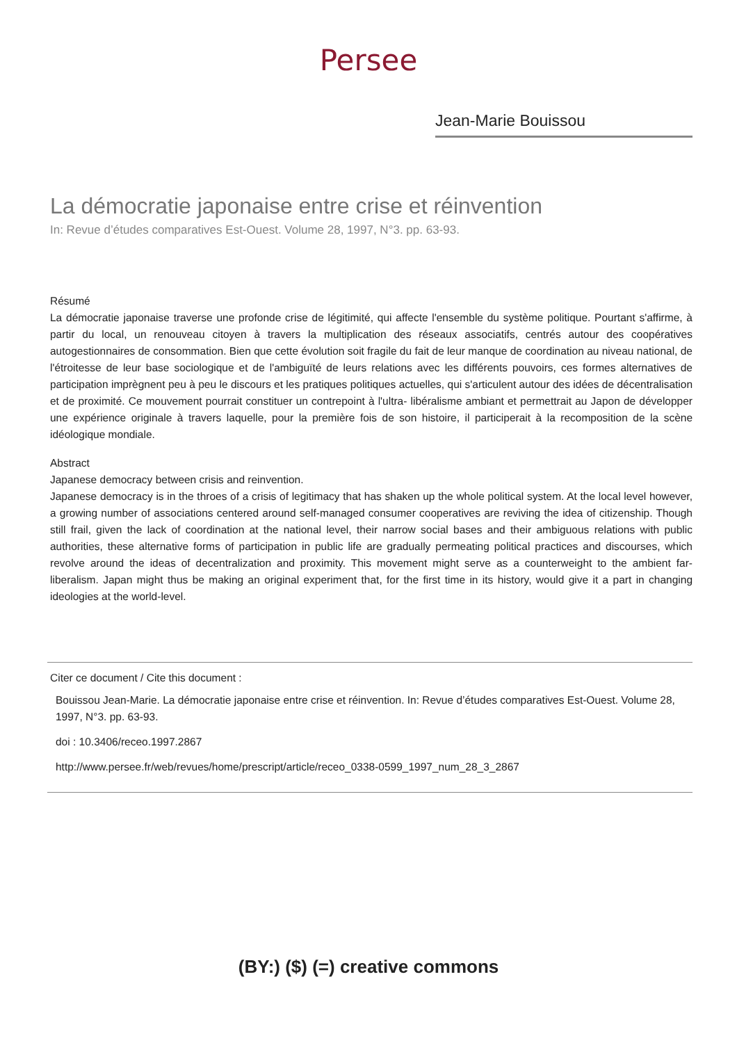Persee
Jean-Marie Bouissou
La démocratie japonaise entre crise et réinvention
In: Revue d’études comparatives Est-Ouest. Volume 28, 1997, N°3. pp. 63-93.
Résumé
La démocratie japonaise traverse une profonde crise de légitimité, qui affecte l'ensemble du système politique. Pourtant s'affirme, à partir du local, un renouveau citoyen à travers la multiplication des réseaux associatifs, centrés autour des coopératives autogestionnaires de consommation. Bien que cette évolution soit fragile du fait de leur manque de coordination au niveau national, de l'étroitesse de leur base sociologique et de l'ambiguïté de leurs relations avec les différents pouvoirs, ces formes alternatives de participation imprègnent peu à peu le discours et les pratiques politiques actuelles, qui s'articulent autour des idées de décentralisation et de proximité. Ce mouvement pourrait constituer un contrepoint à l'ultra- libéralisme ambiant et permettrait au Japon de développer une expérience originale à travers laquelle, pour la première fois de son histoire, il participerait à la recomposition de la scène idéologique mondiale.
Abstract
Japanese democracy between crisis and reinvention.
Japanese democracy is in the throes of a crisis of legitimacy that has shaken up the whole political system. At the local level however, a growing number of associations centered around self-managed consumer cooperatives are reviving the idea of citizenship. Though still frail, given the lack of coordination at the national level, their narrow social bases and their ambiguous relations with public authorities, these alternative forms of participation in public life are gradually permeating political practices and discourses, which revolve around the ideas of decentralization and proximity. This movement might serve as a counterweight to the ambient far-liberalism. Japan might thus be making an original experiment that, for the first time in its history, would give it a part in changing ideologies at the world-level.
Citer ce document / Cite this document :
Bouissou Jean-Marie. La démocratie japonaise entre crise et réinvention. In: Revue d’études comparatives Est-Ouest. Volume 28, 1997, N°3. pp. 63-93.
doi : 10.3406/receo.1997.2867
http://www.persee.fr/web/revues/home/prescript/article/receo_0338-0599_1997_num_28_3_2867
(BY:) ($) (=) creative commons